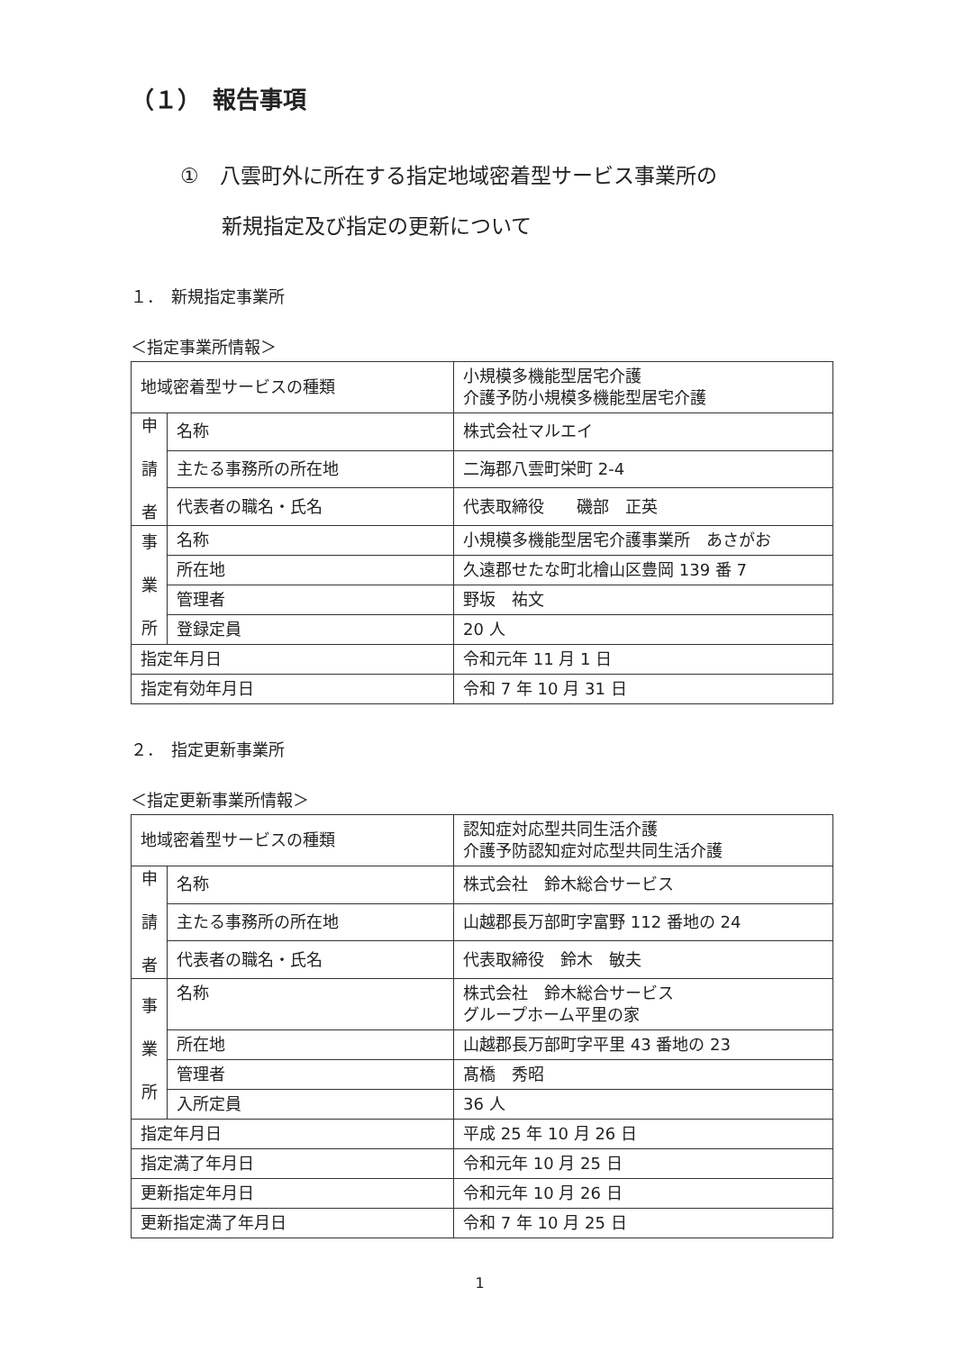（１）　報告事項
①　八雲町外に所在する指定地域密着型サービス事業所の
　　新規指定及び指定の更新について
１．　新規指定事業所
＜指定事業所情報＞
| 地域密着型サービスの種類 | | 小規模多機能型居宅介護 介護予防小規模多機能型居宅介護 |
| 申 請 者 | 名称 | 株式会社マルエイ |
| | 主たる事務所の所在地 | 二海郡八雲町栄町 2-4 |
| | 代表者の職名・氏名 | 代表取締役 磯部 正英 |
| 事 業 所 | 名称 | 小規模多機能型居宅介護事業所 あさがお |
| | 所在地 | 久遠郡せたな町北檜山区豊岡 139 番 7 |
| | 管理者 | 野坂 祐文 |
| | 登録定員 | 20 人 |
| 指定年月日 | | 令和元年 11 月 1 日 |
| 指定有効年月日 | | 令和 7 年 10 月 31 日 |
２．　指定更新事業所
＜指定更新事業所情報＞
| 地域密着型サービスの種類 | | 認知症対応型共同生活介護 介護予防認知症対応型共同生活介護 |
| 申 請 者 | 名称 | 株式会社 鈴木総合サービス |
| | 主たる事務所の所在地 | 山越郡長万部町字富野 112 番地の 24 |
| | 代表者の職名・氏名 | 代表取締役 鈴木 敏夫 |
| 事 業 所 | 名称 | 株式会社 鈴木総合サービス グループホーム平里の家 |
| | 所在地 | 山越郡長万部町字平里 43 番地の 23 |
| | 管理者 | 髙橋 秀昭 |
| | 入所定員 | 36 人 |
| 指定年月日 | | 平成 25 年 10 月 26 日 |
| 指定満了年月日 | | 令和元年 10 月 25 日 |
| 更新指定年月日 | | 令和元年 10 月 26 日 |
| 更新指定満了年月日 | | 令和 7 年 10 月 25 日 |
1